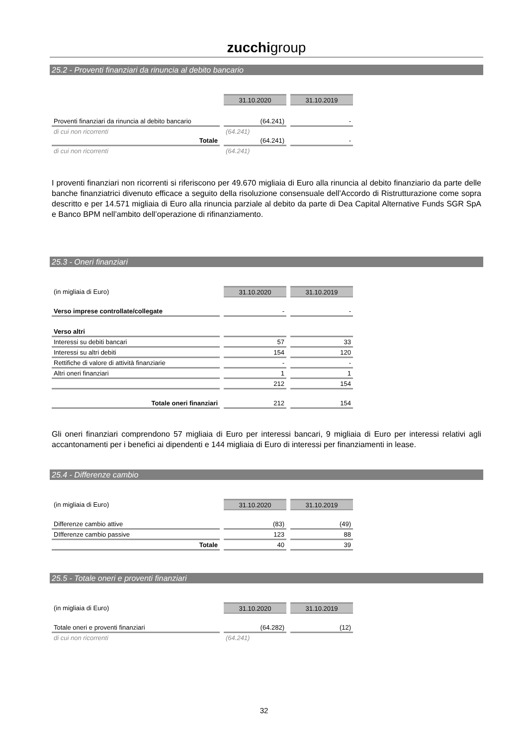zucchigroup
25.2 - Proventi finanziari da rinuncia al debito bancario
| | 31.10.2020 | 31.10.2019 |
| Proventi finanziari da rinuncia al debito bancario | (64.241) | - |
| di cui non ricorrenti | (64.241) | |
| Totale | (64.241) | - |
| di cui non ricorrenti | (64.241) | |
I proventi finanziari non ricorrenti si riferiscono per 49.670 migliaia di Euro alla rinuncia al debito finanziario da parte delle banche finanziatrici divenuto efficace a seguito della risoluzione consensuale dell’Accordo di Ristrutturazione come sopra descritto e per 14.571 migliaia di Euro alla rinuncia parziale al debito da parte di Dea Capital Alternative Funds SGR SpA e Banco BPM nell’ambito dell’operazione di rifinanziamento.
25.3 - Oneri finanziari
| (in migliaia di Euro) | 31.10.2020 | 31.10.2019 |
| Verso imprese controllate/collegate | - | - |
| Verso altri | | |
| Interessi su debiti bancari | 57 | 33 |
| Interessi su altri debiti | 154 | 120 |
| Rettifiche di valore di attività finanziarie | - | - |
| Altri oneri finanziari | 1 | 1 |
| | 212 | 154 |
| Totale oneri finanziari | 212 | 154 |
Gli oneri finanziari comprendono 57 migliaia di Euro per interessi bancari, 9 migliaia di Euro per interessi relativi agli accantonamenti per i benefici ai dipendenti e 144 migliaia di Euro di interessi per finanziamenti in lease.
25.4 - Differenze cambio
| (in migliaia di Euro) | 31.10.2020 | 31.10.2019 |
| Differenze cambio attive | (83) | (49) |
| DIfferenze cambio passive | 123 | 88 |
| Totale | 40 | 39 |
25.5 - Totale oneri e proventi finanziari
| (in migliaia di Euro) | 31.10.2020 | 31.10.2019 |
| Totale oneri e proventi finanziari | (64.282) | (12) |
| di cui non ricorrenti | (64.241) | |
32